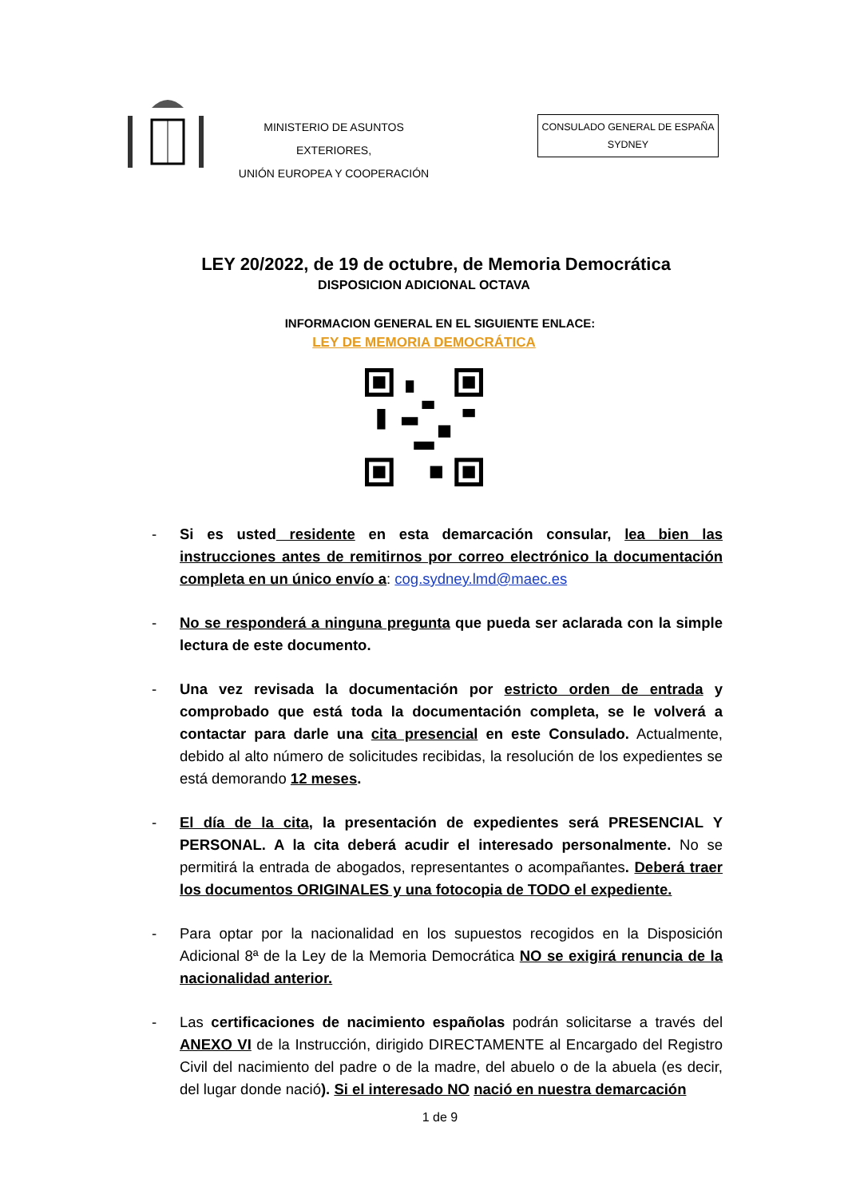MINISTERIO DE ASUNTOS EXTERIORES,
UNIÓN EUROPEA Y COOPERACIÓN
CONSULADO GENERAL DE ESPAÑA
SYDNEY
LEY 20/2022, de 19 de octubre, de Memoria Democrática
DISPOSICION ADICIONAL OCTAVA
INFORMACION GENERAL EN EL SIGUIENTE ENLACE:
LEY DE MEMORIA DEMOCRÁTICA
- Si es usted residente en esta demarcación consular, lea bien las instrucciones antes de remitirnos por correo electrónico la documentación completa en un único envío a: cog.sydney.lmd@maec.es
- No se responderá a ninguna pregunta que pueda ser aclarada con la simple lectura de este documento.
- Una vez revisada la documentación por estricto orden de entrada y comprobado que está toda la documentación completa, se le volverá a contactar para darle una cita presencial en este Consulado. Actualmente, debido al alto número de solicitudes recibidas, la resolución de los expedientes se está demorando 12 meses.
- El día de la cita, la presentación de expedientes será PRESENCIAL Y PERSONAL. A la cita deberá acudir el interesado personalmente. No se permitirá la entrada de abogados, representantes o acompañantes. Deberá traer los documentos ORIGINALES y una fotocopia de TODO el expediente.
- Para optar por la nacionalidad en los supuestos recogidos en la Disposición Adicional 8ª de la Ley de la Memoria Democrática NO se exigirá renuncia de la nacionalidad anterior.
- Las certificaciones de nacimiento españolas podrán solicitarse a través del ANEXO VI de la Instrucción, dirigido DIRECTAMENTE al Encargado del Registro Civil del nacimiento del padre o de la madre, del abuelo o de la abuela (es decir, del lugar donde nació). Si el interesado NO nació en nuestra demarcación
1 de 9